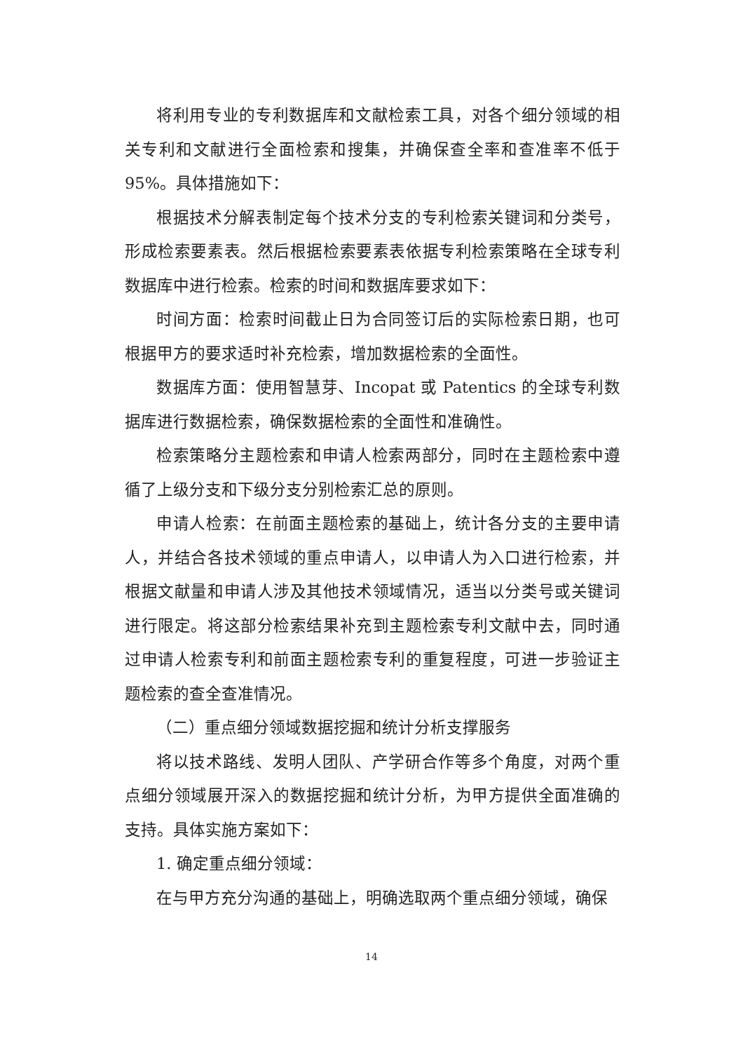将利用专业的专利数据库和文献检索工具，对各个细分领域的相关专利和文献进行全面检索和搜集，并确保查全率和查准率不低于95%。具体措施如下：
根据技术分解表制定每个技术分支的专利检索关键词和分类号，形成检索要素表。然后根据检索要素表依据专利检索策略在全球专利数据库中进行检索。检索的时间和数据库要求如下：
时间方面：检索时间截止日为合同签订后的实际检索日期，也可根据甲方的要求适时补充检索，增加数据检索的全面性。
数据库方面：使用智慧芽、Incopat 或 Patentics 的全球专利数据库进行数据检索，确保数据检索的全面性和准确性。
检索策略分主题检索和申请人检索两部分，同时在主题检索中遵循了上级分支和下级分支分别检索汇总的原则。
申请人检索：在前面主题检索的基础上，统计各分支的主要申请人，并结合各技术领域的重点申请人，以申请人为入口进行检索，并根据文献量和申请人涉及其他技术领域情况，适当以分类号或关键词进行限定。将这部分检索结果补充到主题检索专利文献中去，同时通过申请人检索专利和前面主题检索专利的重复程度，可进一步验证主题检索的查全查准情况。
（二）重点细分领域数据挖掘和统计分析支撑服务
将以技术路线、发明人团队、产学研合作等多个角度，对两个重点细分领域展开深入的数据挖掘和统计分析，为甲方提供全面准确的支持。具体实施方案如下：
1. 确定重点细分领域：
在与甲方充分沟通的基础上，明确选取两个重点细分领域，确保
14